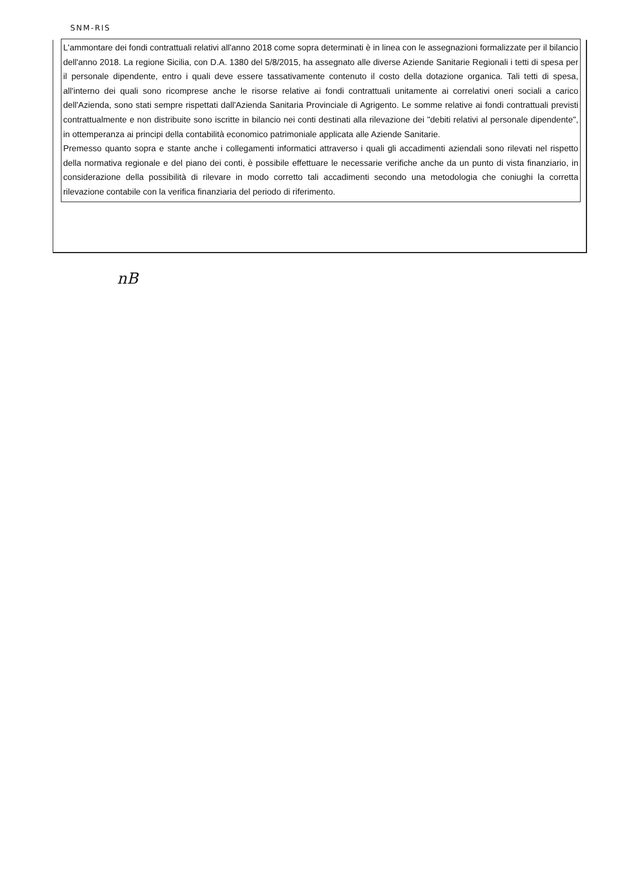SNM-RIS
L'ammontare dei fondi contrattuali relativi all'anno 2018 come sopra determinati è in linea con le assegnazioni formalizzate per il bilancio dell'anno 2018. La regione Sicilia, con D.A. 1380 del 5/8/2015, ha assegnato alle diverse Aziende Sanitarie Regionali i tetti di spesa per il personale dipendente, entro i quali deve essere tassativamente contenuto il costo della dotazione organica. Tali tetti di spesa, all'interno dei quali sono ricomprese anche le risorse relative ai fondi contrattuali unitamente ai correlativi oneri sociali a carico dell'Azienda, sono stati sempre rispettati dall'Azienda Sanitaria Provinciale di Agrigento. Le somme relative ai fondi contrattuali previsti contrattualmente e non distribuite sono iscritte in bilancio nei conti destinati alla rilevazione dei "debiti relativi al personale dipendente", in ottemperanza ai principi della contabilità economico patrimoniale applicata alle Aziende Sanitarie.
Premesso quanto sopra e stante anche i collegamenti informatici attraverso i quali gli accadimenti aziendali sono rilevati nel rispetto della normativa regionale e del piano dei conti, è possibile effettuare le necessarie verifiche anche da un punto di vista finanziario, in considerazione della possibilità di rilevare in modo corretto tali accadimenti secondo una metodologia che coniughi la corretta rilevazione contabile con la verifica finanziaria del periodo di riferimento.
nB